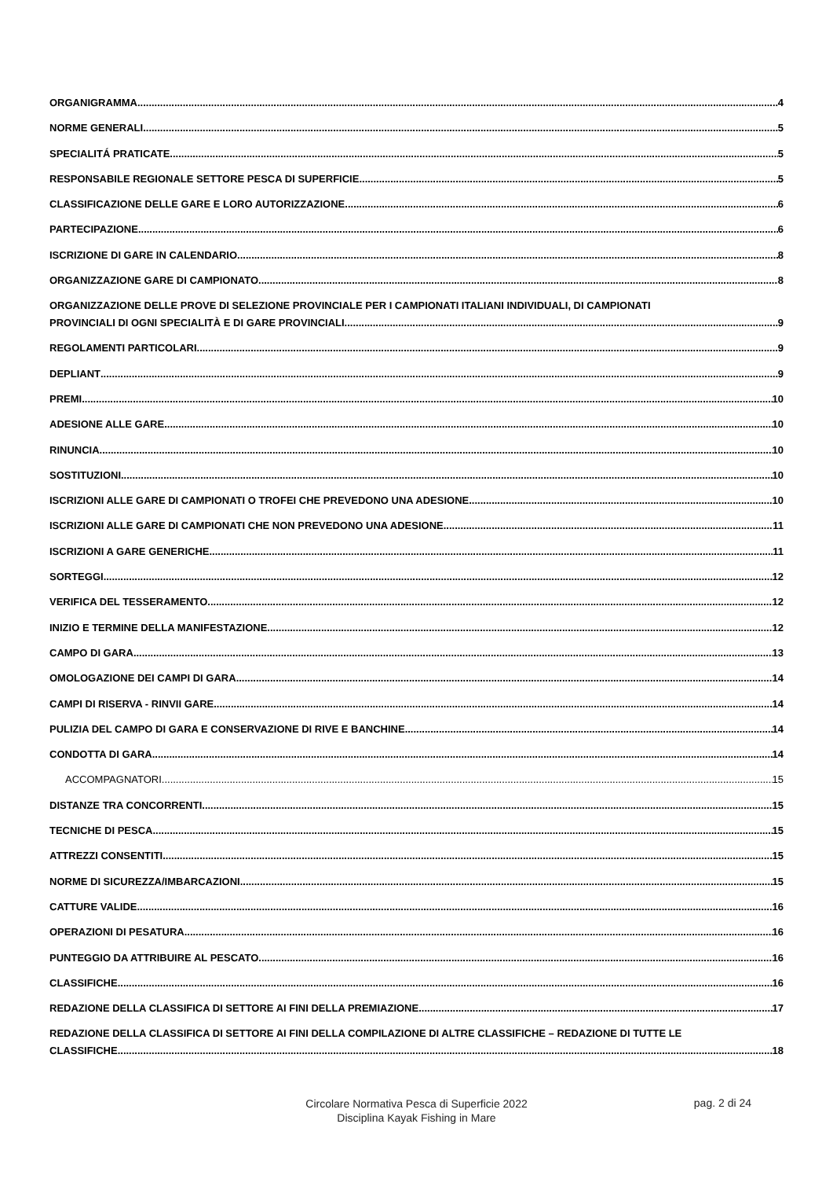ORGANIGRAMMA 4
NORME GENERALI 5
SPECIALITÁ PRATICATE 5
RESPONSABILE REGIONALE SETTORE PESCA DI SUPERFICIE 5
CLASSIFICAZIONE DELLE GARE E LORO AUTORIZZAZIONE 6
PARTECIPAZIONE 6
ISCRIZIONE DI GARE IN CALENDARIO 8
ORGANIZZAZIONE GARE DI CAMPIONATO 8
ORGANIZZAZIONE DELLE PROVE DI SELEZIONE PROVINCIALE PER I CAMPIONATI ITALIANI INDIVIDUALI, DI CAMPIONATI
PROVINCIALI DI OGNI SPECIALITÀ E DI GARE PROVINCIALI 9
REGOLAMENTI PARTICOLARI 9
DEPLIANT 9
PREMI 10
ADESIONE ALLE GARE 10
RINUNCIA 10
SOSTITUZIONI 10
ISCRIZIONI ALLE GARE DI CAMPIONATI O TROFEI CHE PREVEDONO UNA ADESIONE 10
ISCRIZIONI ALLE GARE DI CAMPIONATI CHE NON PREVEDONO UNA ADESIONE 11
ISCRIZIONI A GARE GENERICHE 11
SORTEGGI 12
VERIFICA DEL TESSERAMENTO 12
INIZIO E TERMINE DELLA MANIFESTAZIONE 12
CAMPO DI GARA 13
OMOLOGAZIONE DEI CAMPI DI GARA 14
CAMPI DI RISERVA - RINVII GARE 14
PULIZIA DEL CAMPO DI GARA E CONSERVAZIONE DI RIVE E BANCHINE 14
CONDOTTA DI GARA 14
ACCOMPAGNATORI 15
DISTANZE TRA CONCORRENTI 15
TECNICHE DI PESCA 15
ATTREZZI CONSENTITI 15
NORME DI SICUREZZA/IMBARCAZIONI 15
CATTURE VALIDE 16
OPERAZIONI DI PESATURA 16
PUNTEGGIO DA ATTRIBUIRE AL PESCATO 16
CLASSIFICHE 16
REDAZIONE DELLA CLASSIFICA DI SETTORE AI FINI DELLA PREMIAZIONE 17
REDAZIONE DELLA CLASSIFICA DI SETTORE AI FINI DELLA COMPILAZIONE DI ALTRE CLASSIFICHE – REDAZIONE DI TUTTE LE
CLASSIFICHE 18
Circolare Normativa Pesca di Superficie 2022
Disciplina Kayak Fishing in Mare
pag. 2 di 24